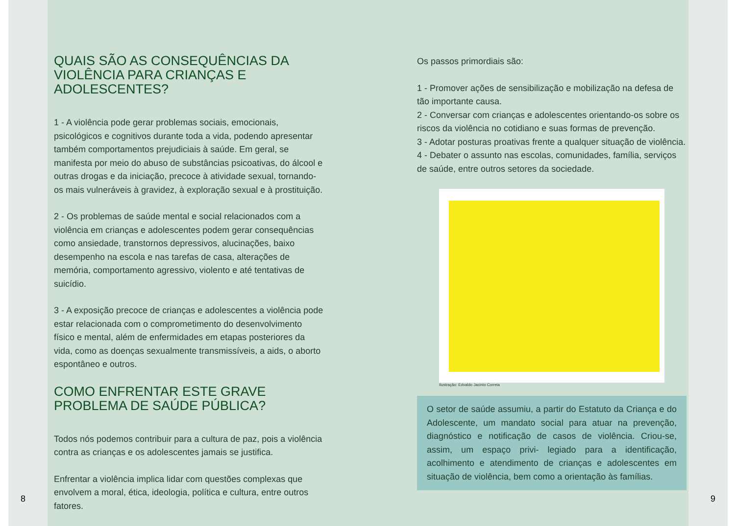QUAIS SÃO AS CONSEQUÊNCIAS DA VIOLÊNCIA PARA CRIANÇAS E ADOLESCENTES?
1 - A violência pode gerar problemas sociais, emocionais, psicológicos e cognitivos durante toda a vida, podendo apresentar também comportamentos prejudiciais à saúde. Em geral, se manifesta por meio do abuso de substâncias psicoativas, do álcool e outras drogas e da iniciação, precoce à atividade sexual, tornando-os mais vulneráveis à gravidez, à exploração sexual e à prostituição.
2 - Os problemas de saúde mental e social relacionados com a violência em crianças e adolescentes podem gerar consequências como ansiedade, transtornos depressivos, alucinações, baixo desempenho na escola e nas tarefas de casa, alterações de memória, comportamento agressivo, violento e até tentativas de suicídio.
3 - A exposição precoce de crianças e adolescentes a violência pode estar relacionada com o comprometimento do desenvolvimento físico e mental, além de enfermidades em etapas posteriores da vida, como as doenças sexualmente transmissíveis, a aids, o aborto espontâneo e outros.
COMO ENFRENTAR ESTE GRAVE PROBLEMA DE SAÚDE PÚBLICA?
Todos nós podemos contribuir para a cultura de paz, pois a violência contra as crianças e os adolescentes jamais se justifica.
Enfrentar a violência implica lidar com questões complexas que envolvem a moral, ética, ideologia, política e cultura, entre outros fatores.
8
Os passos primordiais são:
1 - Promover ações de sensibilização e mobilização na defesa de tão importante causa.
2 - Conversar com crianças e adolescentes orientando-os sobre os riscos da violência no cotidiano e suas formas de prevenção.
3 - Adotar posturas proativas frente a qualquer situação de violência.
4 - Debater o assunto nas escolas, comunidades, família, serviços de saúde, entre outros setores da sociedade.
Ilustração: Edvaldo Jacinto Correia
O setor de saúde assumiu, a partir do Estatuto da Criança e do Adolescente, um mandato social para atuar na prevenção, diagnóstico e notificação de casos de violência. Criou-se, assim, um espaço privi- legiado para a identificação, acolhimento e atendimento de crianças e adolescentes em situação de violência, bem como a orientação às famílias.
9